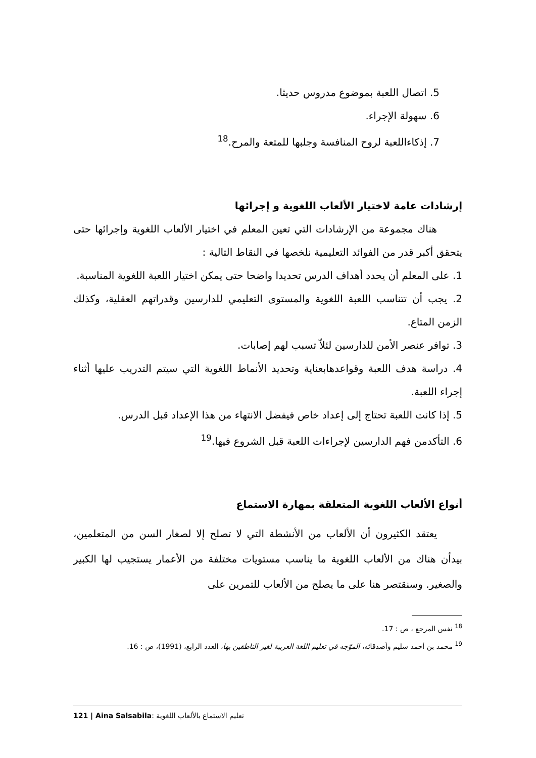5. اتصال اللعبة بموضوع مدروس حديثا.
6. سهولة الإجراء.
7. إذكاءاللعبة لروح المنافسة وجلبها للمتعة والمرح.<sup>18</sup>
إرشادات عامة لاختيار الألعاب اللغوية و إجرائها
هناك مجموعة من الإرشادات التي تعين المعلم في اختيار الألعاب اللغوية وإجرائها حتى يتحقق أكبر قدر من الفوائد التعليمية نلخصها في النقاط التالية :
1. على المعلم أن يحدد أهداف الدرس تحديدا واضحا حتى يمكن اختيار اللعبة اللغوية المناسبة.
2. يجب أن تتناسب اللعبة اللغوية والمستوى التعليمي للدارسين وقدراتهم العقلية، وكذلك الزمن المتاع.
3. توافر عنصر الأمن للدارسين لئلاّ تسبب لهم إصابات.
4. دراسة هدف اللعبة وقواعدهابعناية وتحديد الأنماط اللغوية التي سيتم التدريب عليها أثناء إجراء اللعبة.
5. إذا كانت اللعبة تحتاج إلى إعداد خاص فيفضل الانتهاء من هذا الإعداد قبل الدرس.
6. التأكدمن فهم الدارسين لإجراءات اللعبة قبل الشروع فيها.<sup>19</sup>
أنواع الألعاب اللغوية المتعلقة بمهارة الاستماع
يعتقد الكثيرون أن الألعاب من الأنشطة التي لا تصلح إلا لصغار السن من المتعلمين، بيدأن هناك من الألعاب اللغوية ما يناسب مستويات مختلفة من الأعمار يستجيب لها الكبير والصغير. وسنقتصر هنا على ما يصلح من الألعاب للتمرين على
<sup>18</sup> نفس المرجع ، ص : 17.
<sup>19</sup> محمد بن أحمد سليم وأصدقائه، الموّجه في تعليم اللغة العربية لغير الناطقين بها، العدد الرابع، (1991)، ص : 16.
121 | Aina Salsabila: تعليم الاستماع بالألعاب اللغوية